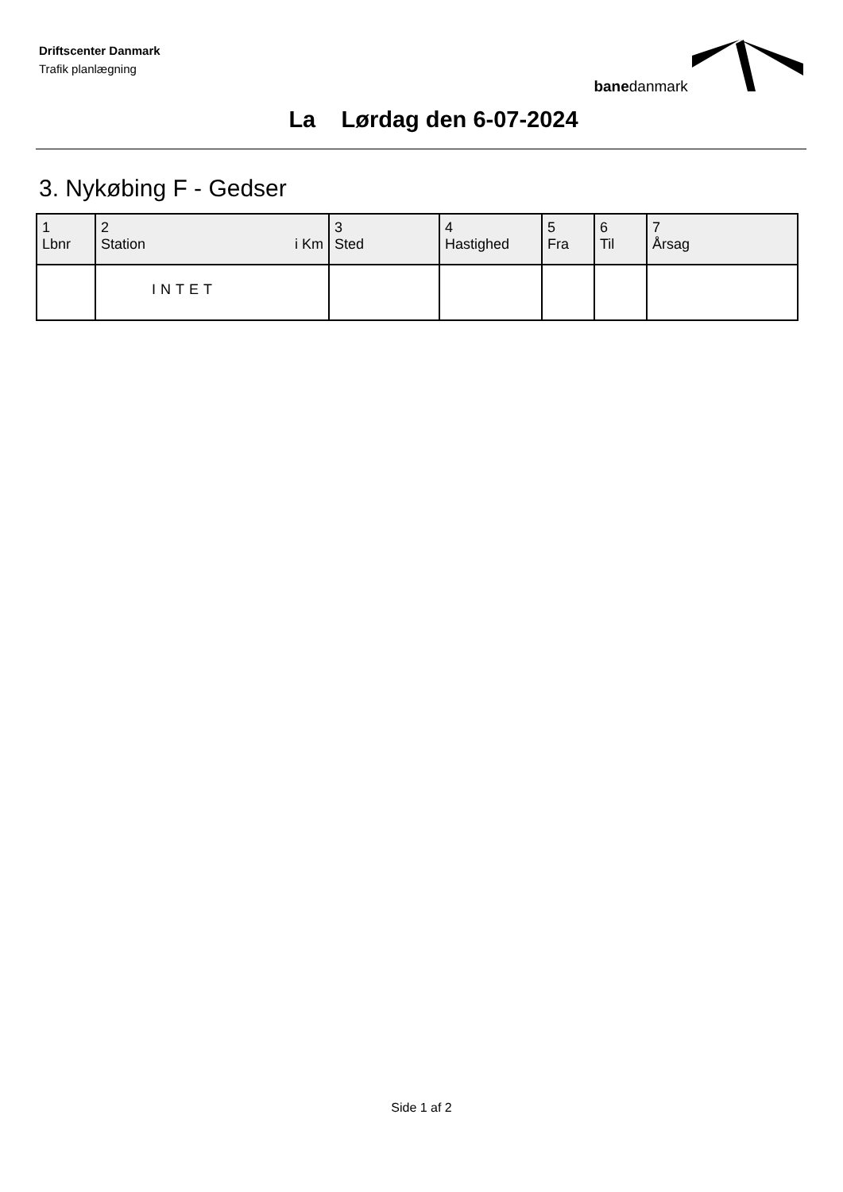Driftscenter Danmark
Trafik planlægning
banedanmark
La Lørdag den 6-07-2024
3. Nykøbing F - Gedser
| 1 Lbnr | 2 Station i Km | 3 Sted | 4 Hastighed | 5 Fra | 6 Til | 7 Årsag |
| --- | --- | --- | --- | --- | --- | --- |
| | INTET | | | | | |
Side 1 af 2